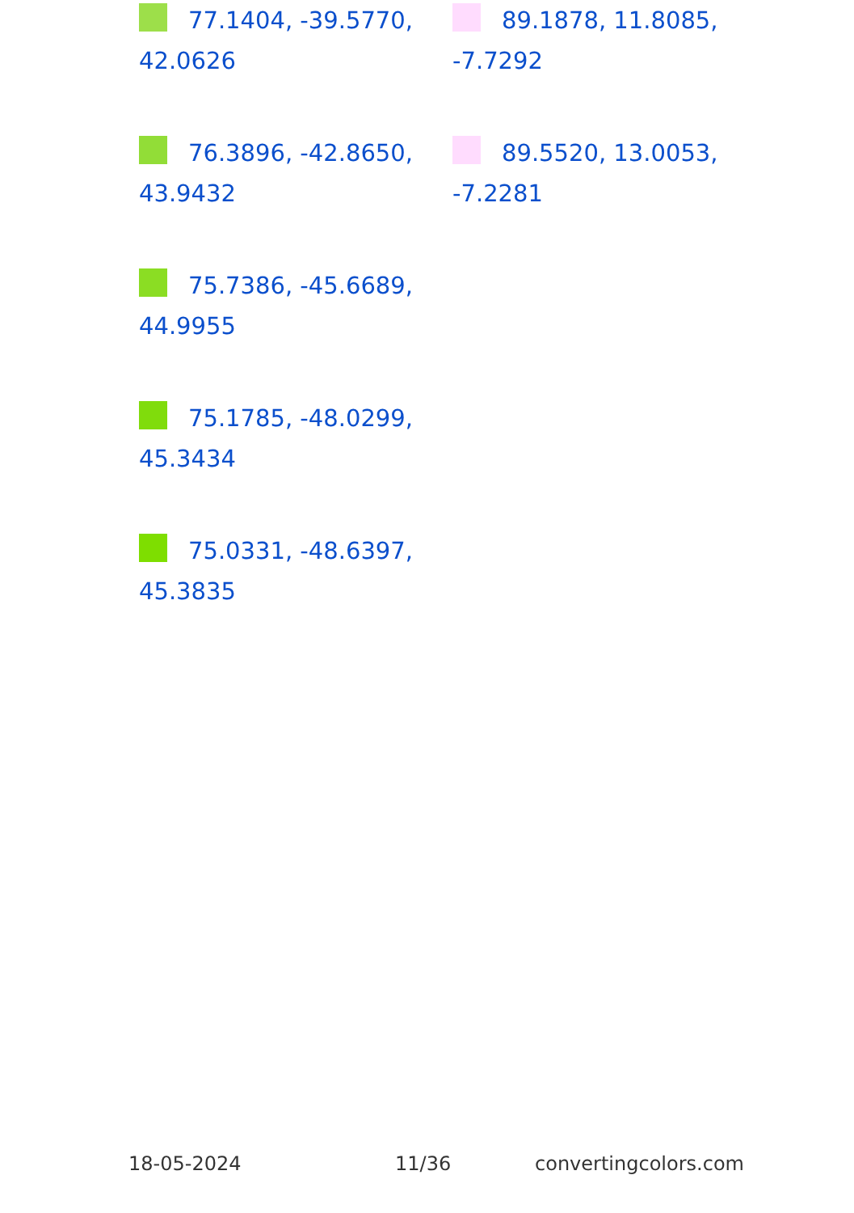77.1404, -39.5770, 42.0626
76.3896, -42.8650, 43.9432
75.7386, -45.6689, 44.9955
75.1785, -48.0299, 45.3434
75.0331, -48.6397, 45.3835
89.1878, 11.8085, -7.7292
89.5520, 13.0053, -7.2281
18-05-2024 11/36 convertingcolors.com